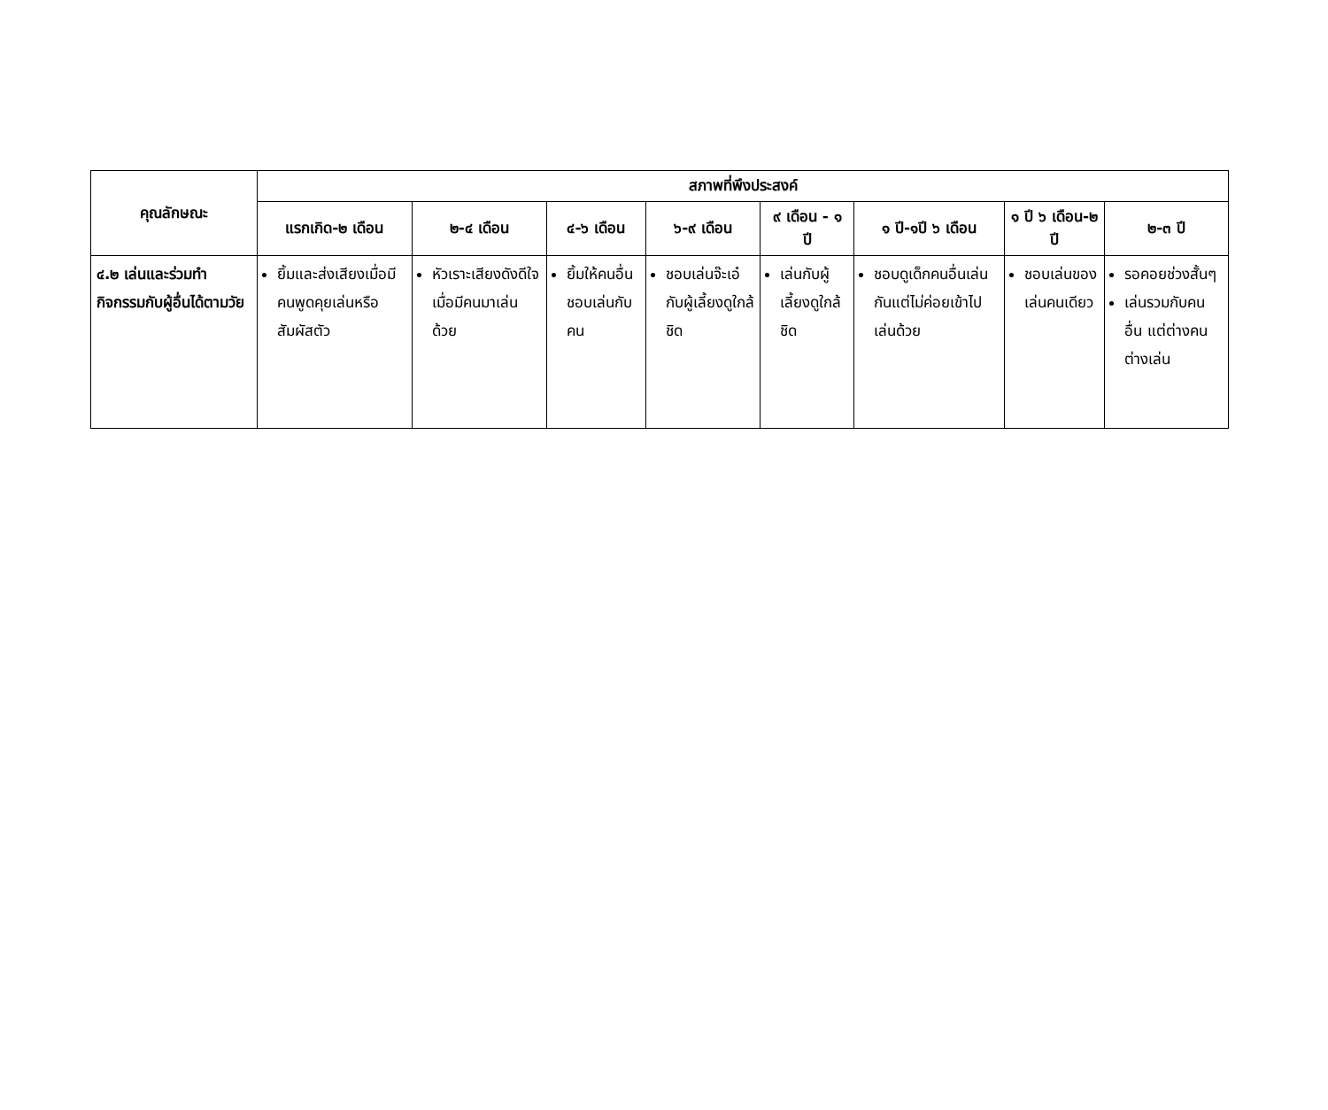| คุณลักษณะ | สภาพที่พึงประสงค์ | | | | | | | |
| --- | --- | --- | --- | --- | --- | --- | --- | --- |
| | แรกเกิด-๒ เดือน | ๒-๔ เดือน | ๔-๖ เดือน | ๖-๙ เดือน | ๙ เดือน - ๑ ปี | ๑ ปี-๑ปี ๖ เดือน | ๑ ปี ๖ เดือน-๒ ปี | ๒-๓ ปี |
| ๔.๒ เล่นและร่วมทำกิจกรรมกับผู้อื่นได้ตามวัย | ยิ้มและส่งเสียงเมื่อมีคนพูดคุยเล่นหรือสัมผัสตัว | หัวเราะเสียงดังดีใจเมื่อมีคนมาเล่นด้วย | ยิ้มให้คนอื่นชอบเล่นกับคน | ชอบเล่นจ๊ะเอ๋กับผู้เลี้ยงดูใกล้ชิด | เล่นกับผู้เลี้ยงดูใกล้ชิด | ชอบดูเด็กคนอื่นเล่นกันแต่ไม่ค่อยเข้าไปเล่นด้วย | ชอบเล่นของเล่นคนเดียว | รอคอยช่วงสั้นๆ เล่นรวมกับคนอื่น แต่ต่างคนต่างเล่น |